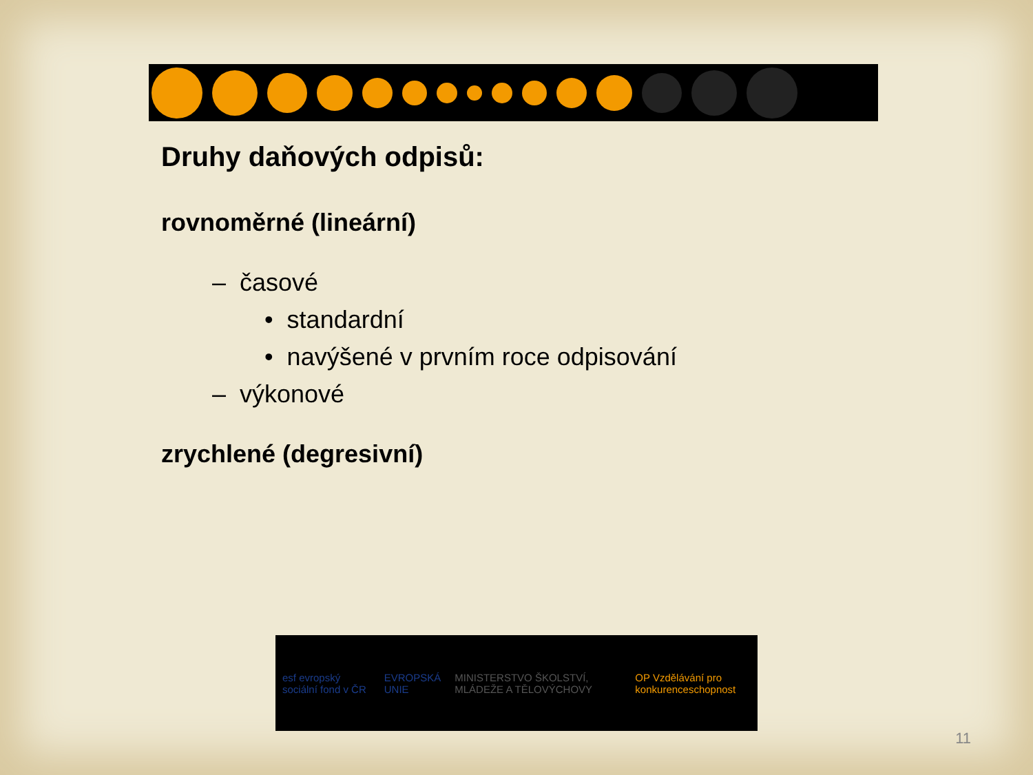Druhy daňových odpisů:
rovnoměrné (lineární)
– časové
• standardní
• navýšené v prvním roce odpisování
– výkonové
zrychlené (degresivní)
esf evropský sociální fond v ČR
EVROPSKÁ UNIE
MINISTERSTVO ŠKOLSTVÍ, MLÁDEŽE A TĚLOVÝCHOVY
OP Vzdělávání pro konkurenceschopnost
11